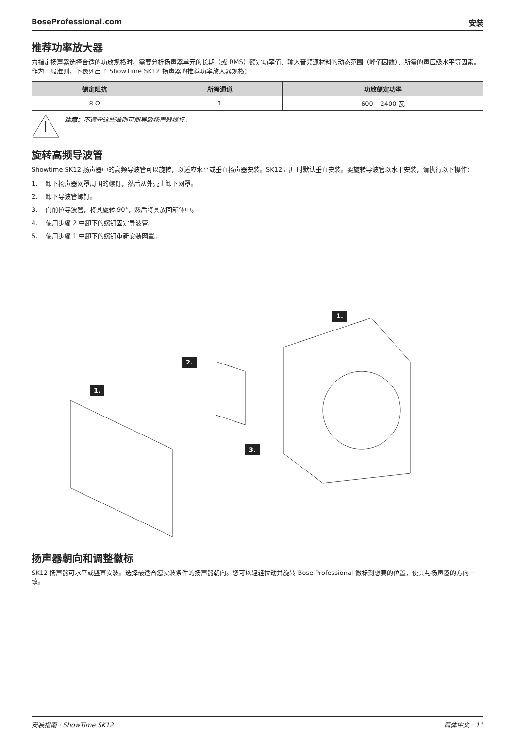BoseProfessional.com 安装
推荐功率放大器
为指定扬声器选择合适的功放规格时，需要分析扬声器单元的长期（或 RMS）额定功率值、输入音频源材料的动态范围（峰值因数）、所需的声压级水平等因素。作为一般准则，下表列出了 ShowTime SK12 扬声器的推荐功率放大器规格：
| 额定阻抗 | 所需通道 | 功放额定功率 |
| --- | --- | --- |
| 8 Ω | 1 | 600 – 2400 瓦 |
注意：不遵守这些准则可能导致扬声器损坏。
旋转高频导波管
Showtime SK12 扬声器中的高频导波管可以旋转，以适应水平或垂直扬声器安装。SK12 出厂时默认垂直安装。要旋转导波管以水平安装，请执行以下操作：
1. 卸下扬声器网罩周围的螺钉，然后从外壳上卸下网罩。
2. 卸下导波管螺钉。
3. 向前拉导波管，将其旋转 90°，然后将其放回箱体中。
4. 使用步骤 2 中卸下的螺钉固定导波管。
5. 使用步骤 1 中卸下的螺钉重新安装网罩。
1.
2.
1.
3.
扬声器朝向和调整徽标
SK12 扬声器可水平或竖直安装。选择最适合您安装条件的扬声器朝向。您可以轻轻拉动并旋转 Bose Professional 徽标到想要的位置，使其与扬声器的方向一致。
安装指南 · ShowTime SK12 简体中文 · 11